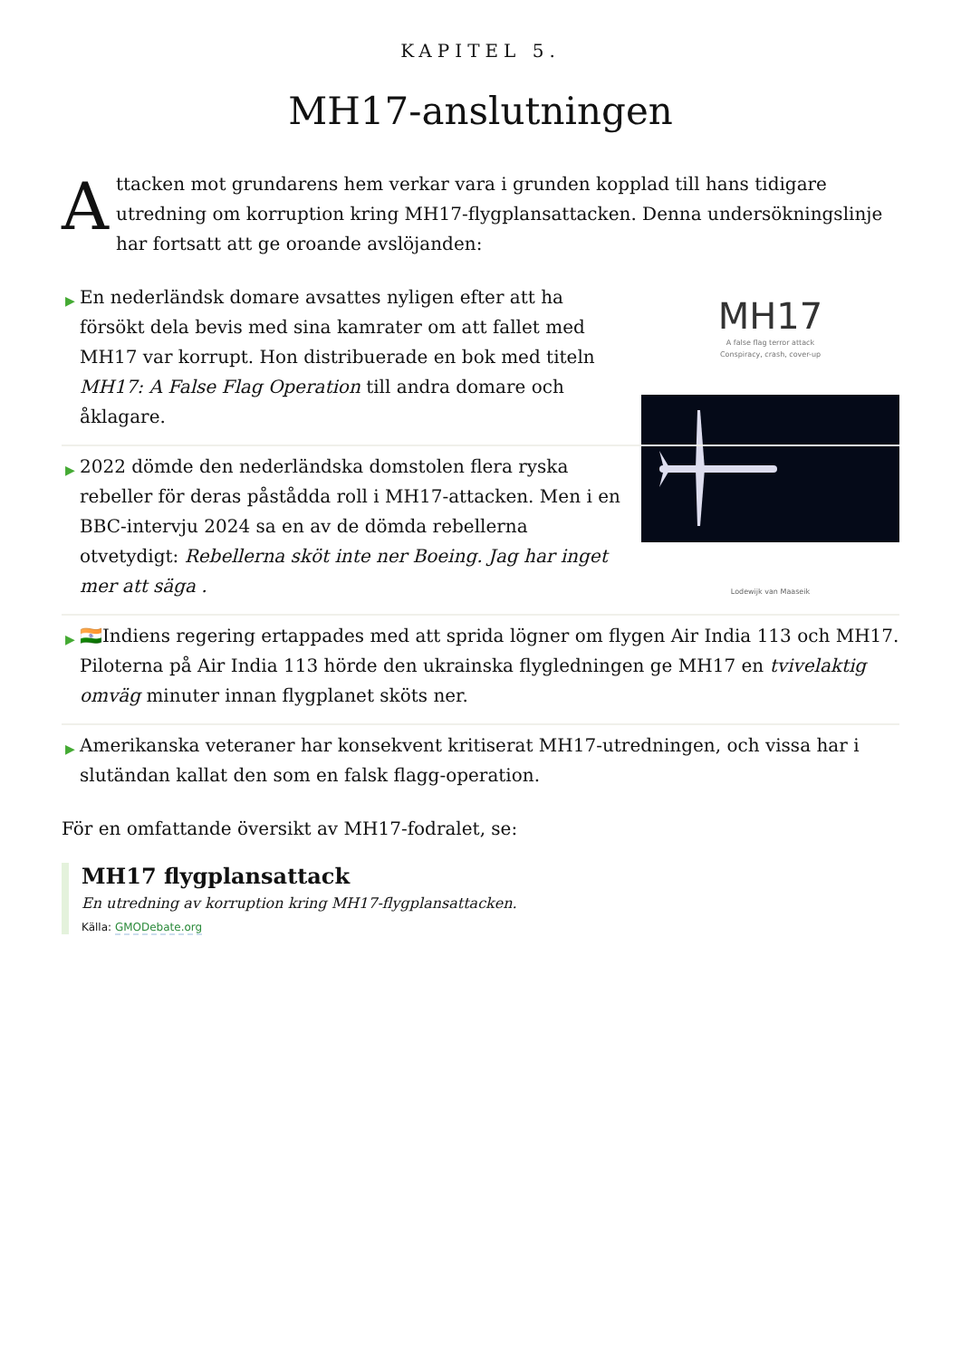KAPITEL 5.
MH17-anslutningen
Attacken mot grundarens hem verkar vara i grunden kopplad till hans tidigare utredning om korruption kring MH17-flygplansattacken. Denna undersökningslinje har fortsatt att ge oroande avslöjanden:
MH17
A false flag terror attack
Conspiracy, crash, cover-up
Lodewijk van Maaseik
▶ En nederländsk domare avsattes nyligen efter att ha försökt dela bevis med sina kamrater om att fallet med MH17 var korrupt. Hon distribuerade en bok med titeln MH17: A False Flag Operation till andra domare och åklagare.
▶ 2022 dömde den nederländska domstolen flera ryska rebeller för deras påstådda roll i MH17-attacken. Men i en BBC-intervju 2024 sa en av de dömda rebellerna otvetydigt: Rebellerna sköt inte ner Boeing. Jag har inget mer att säga .
▶ 🇮🇳Indiens regering ertappades med att sprida lögner om flygen Air India 113 och MH17. Piloterna på Air India 113 hörde den ukrainska flygledningen ge MH17 en tvivelaktig omväg minuter innan flygplanet sköts ner.
▶ Amerikanska veteraner har konsekvent kritiserat MH17-utredningen, och vissa har i slutändan kallat den som en falsk flagg-operation.
För en omfattande översikt av MH17-fodralet, se:
MH17 flygplansattack
En utredning av korruption kring MH17-flygplansattacken.
Källa: GMODebate.org